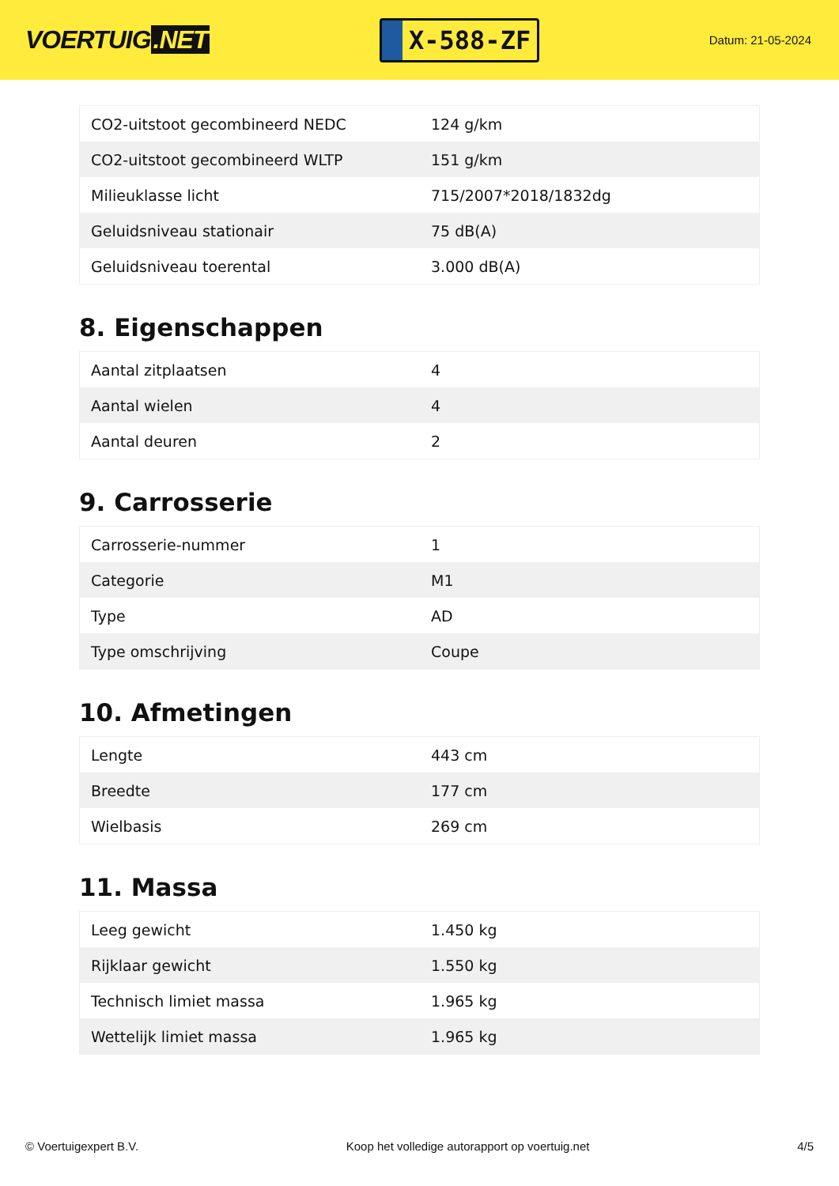VOERTUIG.NET
X-588-ZF
Datum: 21-05-2024
| CO2-uitstoot gecombineerd NEDC | 124 g/km |
| CO2-uitstoot gecombineerd WLTP | 151 g/km |
| Milieuklasse licht | 715/2007*2018/1832dg |
| Geluidsniveau stationair | 75 dB(A) |
| Geluidsniveau toerental | 3.000 dB(A) |
8. Eigenschappen
| Aantal zitplaatsen | 4 |
| Aantal wielen | 4 |
| Aantal deuren | 2 |
9. Carrosserie
| Carrosserie-nummer | 1 |
| Categorie | M1 |
| Type | AD |
| Type omschrijving | Coupe |
10. Afmetingen
| Lengte | 443 cm |
| Breedte | 177 cm |
| Wielbasis | 269 cm |
11. Massa
| Leeg gewicht | 1.450 kg |
| Rijklaar gewicht | 1.550 kg |
| Technisch limiet massa | 1.965 kg |
| Wettelijk limiet massa | 1.965 kg |
© Voertuigexpert B.V. Koop het volledige autorapport op voertuig.net 4/5